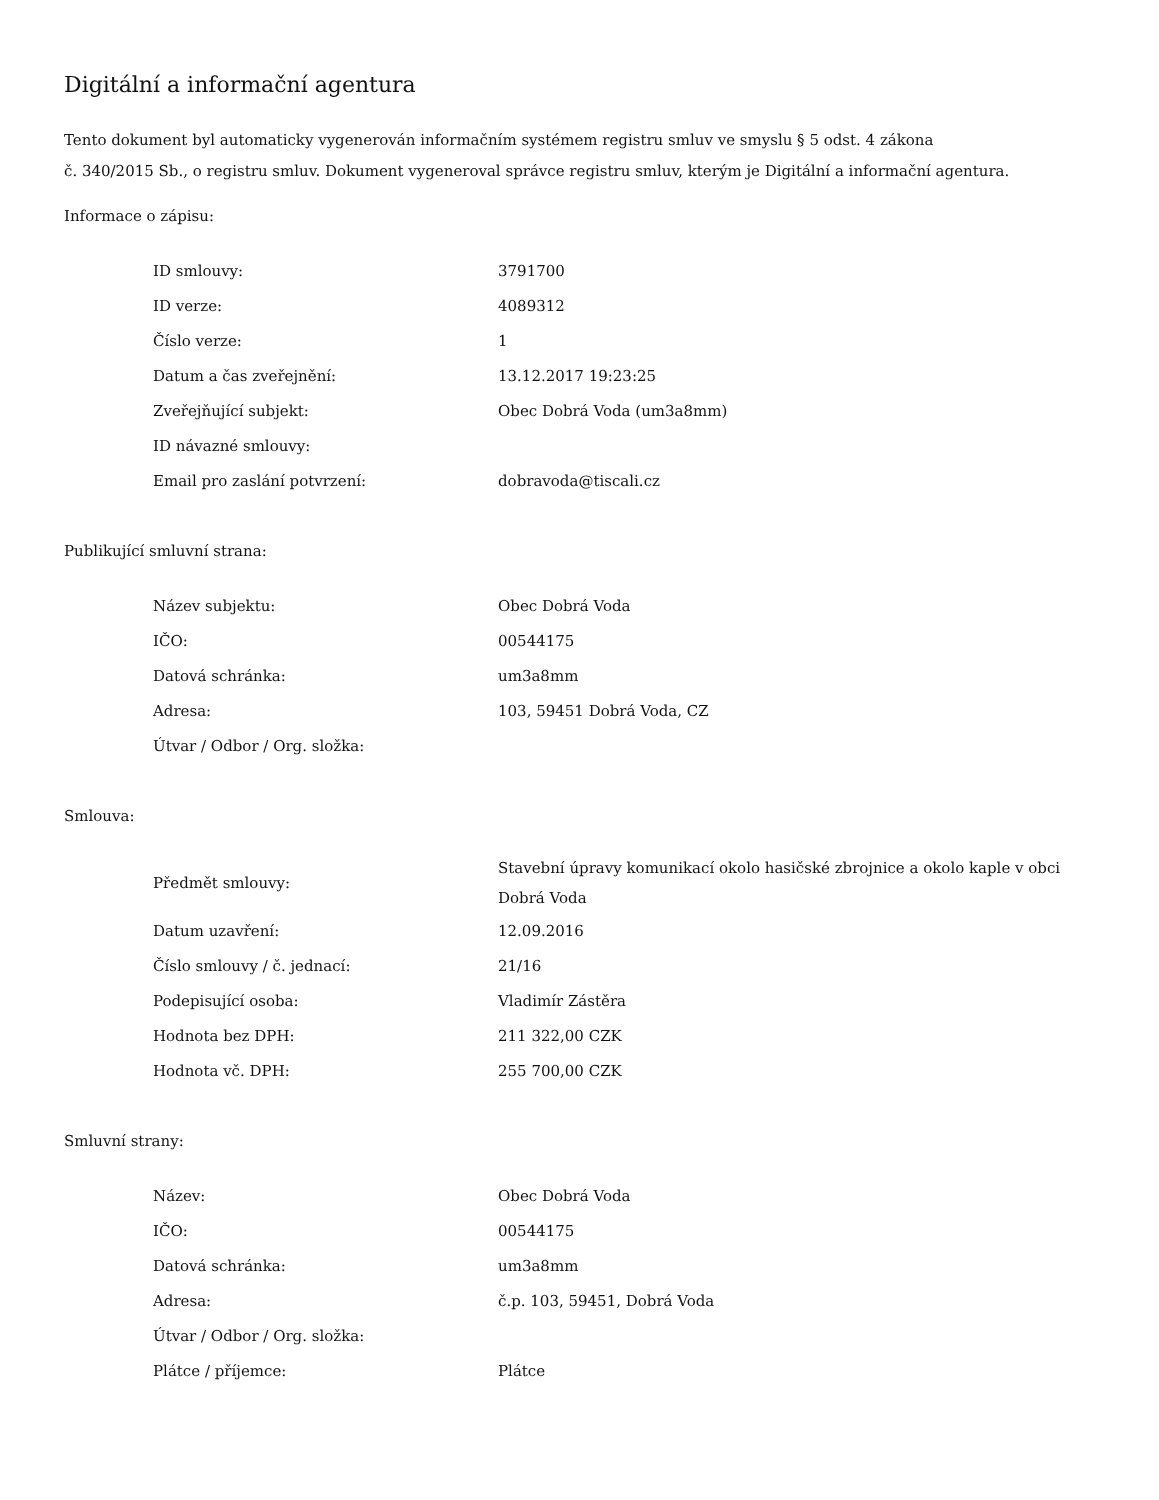Digitální a informační agentura
Tento dokument byl automaticky vygenerován informačním systémem registru smluv ve smyslu § 5 odst. 4 zákona
č. 340/2015 Sb., o registru smluv. Dokument vygeneroval správce registru smluv, kterým je Digitální a informační agentura.
Informace o zápisu:
| ID smlouvy: | 3791700 |
| ID verze: | 4089312 |
| Číslo verze: | 1 |
| Datum a čas zveřejnění: | 13.12.2017 19:23:25 |
| Zveřejňující subjekt: | Obec Dobrá Voda (um3a8mm) |
| ID návazné smlouvy: | |
| Email pro zaslání potvrzení: | dobravoda@tiscali.cz |
Publikující smluvní strana:
| Název subjektu: | Obec Dobrá Voda |
| IČO: | 00544175 |
| Datová schránka: | um3a8mm |
| Adresa: | 103, 59451 Dobrá Voda, CZ |
| Útvar / Odbor / Org. složka: | |
Smlouva:
| Předmět smlouvy: | Stavební úpravy komunikací okolo hasičské zbrojnice a okolo kaple v obci Dobrá Voda |
| Datum uzavření: | 12.09.2016 |
| Číslo smlouvy / č. jednací: | 21/16 |
| Podepisující osoba: | Vladimír Zástěra |
| Hodnota bez DPH: | 211 322,00 CZK |
| Hodnota vč. DPH: | 255 700,00 CZK |
Smluvní strany:
| Název: | Obec Dobrá Voda |
| IČO: | 00544175 |
| Datová schránka: | um3a8mm |
| Adresa: | č.p. 103, 59451, Dobrá Voda |
| Útvar / Odbor / Org. složka: | |
| Plátce / příjemce: | Plátce |